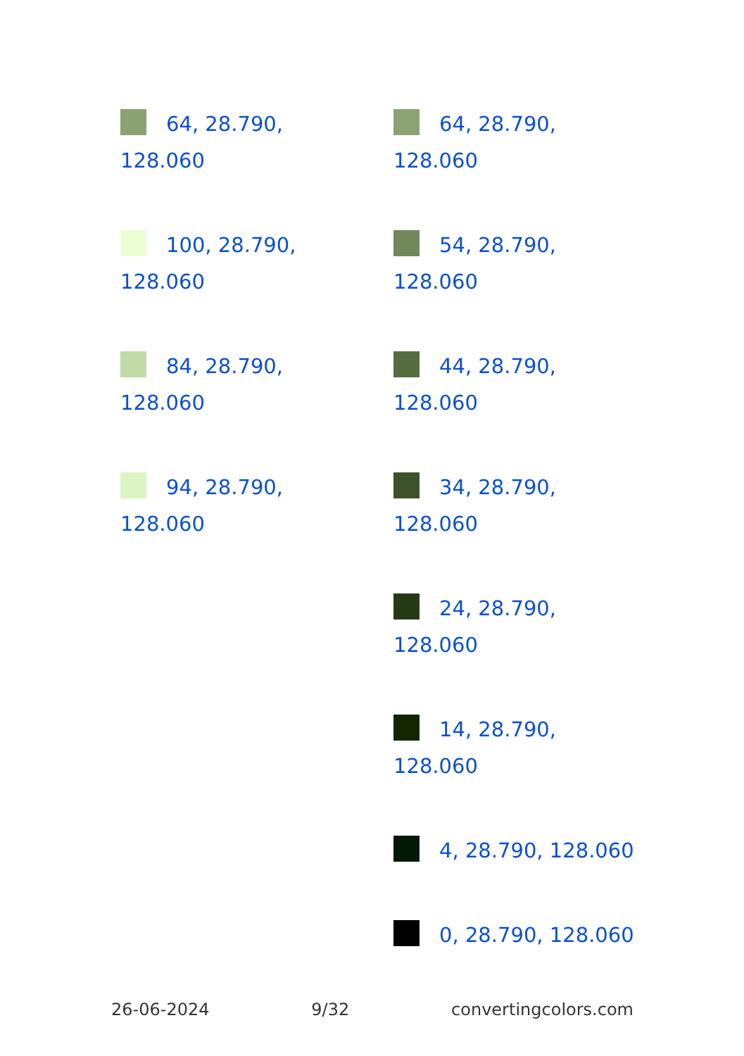64, 28.790, 128.060
100, 28.790, 128.060
84, 28.790, 128.060
94, 28.790, 128.060
64, 28.790, 128.060
54, 28.790, 128.060
44, 28.790, 128.060
34, 28.790, 128.060
24, 28.790, 128.060
14, 28.790, 128.060
4, 28.790, 128.060
0, 28.790, 128.060
26-06-2024 9/32 convertingcolors.com